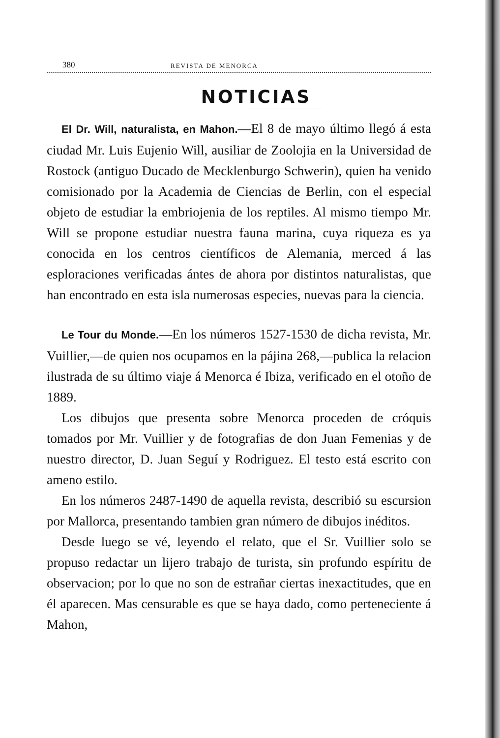380 REVISTA DE MENORCA
NOTICIAS
El Dr. Will, naturalista, en Mahon.—El 8 de mayo último llegó á esta ciudad Mr. Luis Eujenio Will, ausiliar de Zoolojia en la Universidad de Rostock (antiguo Ducado de Mecklenburgo Schwerin), quien ha venido comisionado por la Academia de Ciencias de Berlin, con el especial objeto de estudiar la embriojenia de los reptiles. Al mismo tiempo Mr. Will se propone estudiar nuestra fauna marina, cuya riqueza es ya conocida en los centros científicos de Alemania, merced á las esploraciones verificadas ántes de ahora por distintos naturalistas, que han encontrado en esta isla numerosas especies, nuevas para la ciencia.
Le Tour du Monde.—En los números 1527-1530 de dicha revista, Mr. Vuillier,—de quien nos ocupamos en la pájina 268,—publica la relacion ilustrada de su último viaje á Menorca é Ibiza, verificado en el otoño de 1889.
Los dibujos que presenta sobre Menorca proceden de cróquis tomados por Mr. Vuillier y de fotografias de don Juan Femenias y de nuestro director, D. Juan Seguí y Rodriguez. El testo está escrito con ameno estilo.
En los números 2487-1490 de aquella revista, describió su escursion por Mallorca, presentando tambien gran número de dibujos inéditos.
Desde luego se vé, leyendo el relato, que el Sr. Vuillier solo se propuso redactar un lijero trabajo de turista, sin profundo espíritu de observacion; por lo que no son de estrañar ciertas inexactitudes, que en él aparecen. Mas censurable es que se haya dado, como perteneciente á Mahon,